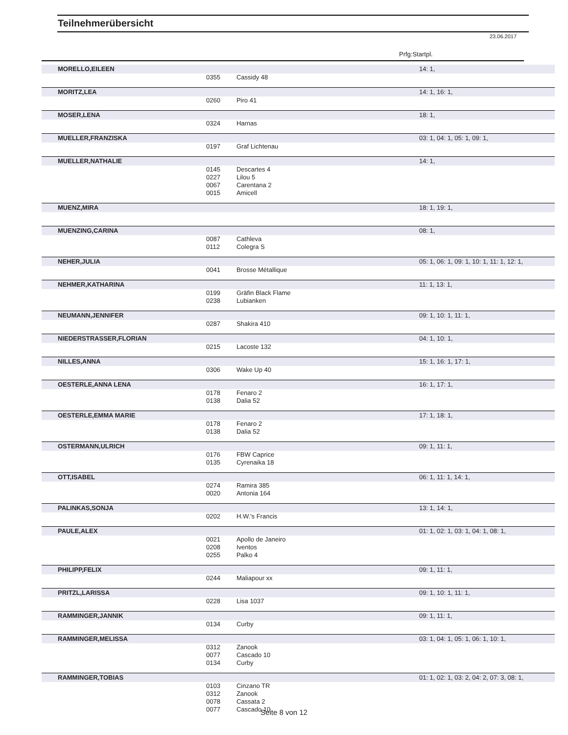Teilnehmerübersicht
23.06.2017
Prfg:Startpl.
| MORELLO,EILEEN | | | 14: 1, |
| | 0355 | Cassidy 48 | |
| MORITZ,LEA | | | 14: 1, 16: 1, |
| | 0260 | Piro 41 | |
| MOSER,LENA | | | 18: 1, |
| | 0324 | Harnas | |
| MUELLER,FRANZISKA | | | 03: 1, 04: 1, 05: 1, 09: 1, |
| | 0197 | Graf Lichtenau | |
| MUELLER,NATHALIE | | | 14: 1, |
| | 0145 | Descartes 4 | |
| | 0227 | Lilou 5 | |
| | 0067 | Carentana 2 | |
| | 0015 | Amicell | |
| MUENZ,MIRA | | | 18: 1, 19: 1, |
| MUENZING,CARINA | | | 08: 1, |
| | 0087 | Cathleva | |
| | 0112 | Colegra S | |
| NEHER,JULIA | | | 05: 1, 06: 1, 09: 1, 10: 1, 11: 1, 12: 1, |
| | 0041 | Brosse Métallique | |
| NEHMER,KATHARINA | | | 11: 1, 13: 1, |
| | 0199 | Gräfin Black Flame | |
| | 0238 | Lubianken | |
| NEUMANN,JENNIFER | | | 09: 1, 10: 1, 11: 1, |
| | 0287 | Shakira 410 | |
| NIEDERSTRASSER,FLORIAN | | | 04: 1, 10: 1, |
| | 0215 | Lacoste 132 | |
| NILLES,ANNA | | | 15: 1, 16: 1, 17: 1, |
| | 0306 | Wake Up 40 | |
| OESTERLE,ANNA LENA | | | 16: 1, 17: 1, |
| | 0178 | Fenaro 2 | |
| | 0138 | Dalia 52 | |
| OESTERLE,EMMA MARIE | | | 17: 1, 18: 1, |
| | 0178 | Fenaro 2 | |
| | 0138 | Dalia 52 | |
| OSTERMANN,ULRICH | | | 09: 1, 11: 1, |
| | 0176 | FBW Caprice | |
| | 0135 | Cyrenaika 18 | |
| OTT,ISABEL | | | 06: 1, 11: 1, 14: 1, |
| | 0274 | Ramira 385 | |
| | 0020 | Antonia 164 | |
| PALINKAS,SONJA | | | 13: 1, 14: 1, |
| | 0202 | H.W.'s Francis | |
| PAULE,ALEX | | | 01: 1, 02: 1, 03: 1, 04: 1, 08: 1, |
| | 0021 | Apollo de Janeiro | |
| | 0208 | Iventos | |
| | 0255 | Palko 4 | |
| PHILIPP,FELIX | | | 09: 1, 11: 1, |
| | 0244 | Maliapour xx | |
| PRITZL,LARISSA | | | 09: 1, 10: 1, 11: 1, |
| | 0228 | Lisa 1037 | |
| RAMMINGER,JANNIK | | | 09: 1, 11: 1, |
| | 0134 | Curby | |
| RAMMINGER,MELISSA | | | 03: 1, 04: 1, 05: 1, 06: 1, 10: 1, |
| | 0312 | Zanook | |
| | 0077 | Cascado 10 | |
| | 0134 | Curby | |
| RAMMINGER,TOBIAS | | | 01: 1, 02: 1, 03: 2, 04: 2, 07: 3, 08: 1, |
| | 0103 | Cinzano TR | |
| | 0312 | Zanook | |
| | 0078 | Cassata 2 | |
| | 0077 | Cascado 10 | |
Seite 8 von 12